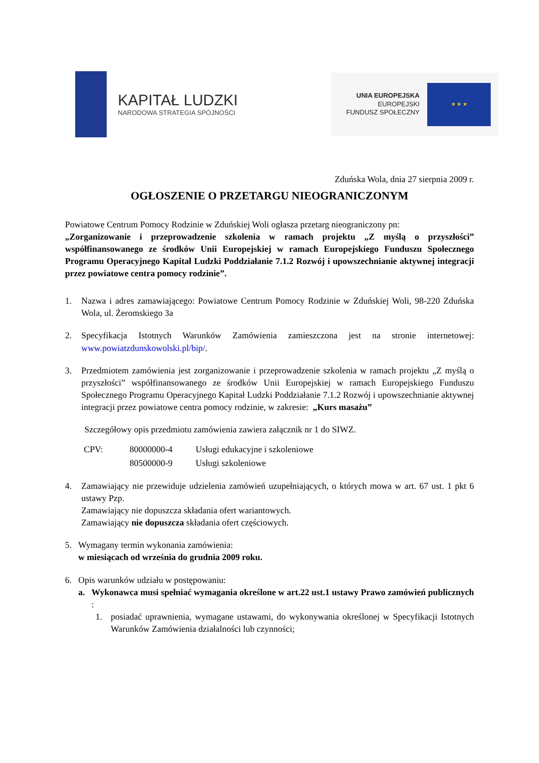KAPITAŁ LUDZKI
NARODOWA STRATEGIA SPÓJNOŚCI
UNIA EUROPEJSKA
EUROPEJSKI
FUNDUSZ SPOŁECZNY
★ ★ ★
Zduńska Wola, dnia 27 sierpnia 2009 r.
OGŁOSZENIE O PRZETARGU NIEOGRANICZONYM
Powiatowe Centrum Pomocy Rodzinie w Zduńskiej Woli ogłasza przetarg nieograniczony pn:
„Zorganizowanie i przeprowadzenie szkolenia w ramach projektu „Z myślą o przyszłości” współfinansowanego ze środków Unii Europejskiej w ramach Europejskiego Funduszu Społecznego Programu Operacyjnego Kapitał Ludzki Poddziałanie 7.1.2 Rozwój i upowszechnianie aktywnej integracji przez powiatowe centra pomocy rodzinie”.
1. Nazwa i adres zamawiającego: Powiatowe Centrum Pomocy Rodzinie w Zduńskiej Woli, 98-220 Zduńska Wola, ul. Żeromskiego 3a
2. Specyfikacja Istotnych Warunków Zamówienia zamieszczona jest na stronie internetowej: www.powiatzdunskowolski.pl/bip/.
3. Przedmiotem zamówienia jest zorganizowanie i przeprowadzenie szkolenia w ramach projektu „Z myślą o przyszłości” współfinansowanego ze środków Unii Europejskiej w ramach Europejskiego Funduszu Społecznego Programu Operacyjnego Kapitał Ludzki Poddziałanie 7.1.2 Rozwój i upowszechnianie aktywnej integracji przez powiatowe centra pomocy rodzinie, w zakresie: „Kurs masażu”
Szczegółowy opis przedmiotu zamówienia zawiera załącznik nr 1 do SIWZ.
| CPV: | 80000000-4 | Usługi edukacyjne i szkoleniowe |
| | 80500000-9 | Usługi szkoleniowe |
4. Zamawiający nie przewiduje udzielenia zamówień uzupełniających, o których mowa w art. 67 ust. 1 pkt 6 ustawy Pzp.
Zamawiający nie dopuszcza składania ofert wariantowych.
Zamawiający nie dopuszcza składania ofert częściowych.
5. Wymagany termin wykonania zamówienia:
w miesiącach od września do grudnia 2009 roku.
6. Opis warunków udziału w postępowaniu:
a. Wykonawca musi spełniać wymagania określone w art.22 ust.1 ustawy Prawo zamówień publicznych :
1. posiadać uprawnienia, wymagane ustawami, do wykonywania określonej w Specyfikacji Istotnych Warunków Zamówienia działalności lub czynności;